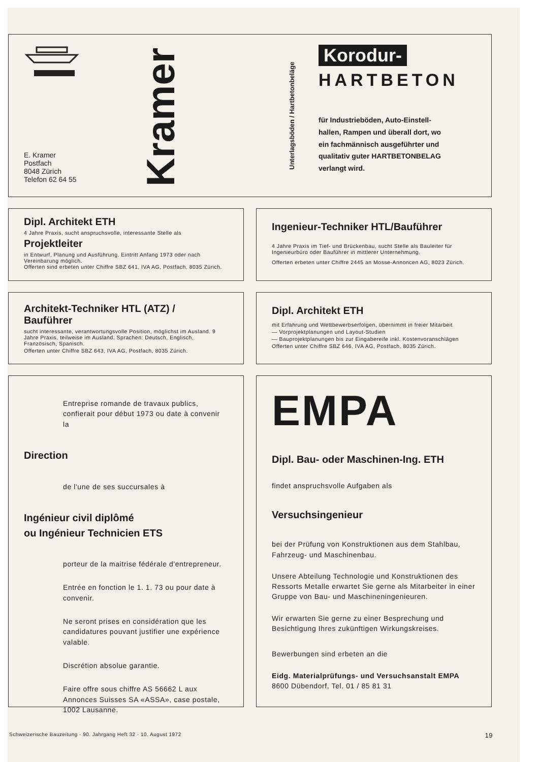E. Kramer
Postfach
8048 Zürich
Telefon 62 64 55
Kramer
Unterlagsböden / Hartbetonbeläge
Korodur-
HARTBETON
für Industrieböden, Auto-Einstell-
hallen, Rampen und überall dort, wo
ein fachmännisch ausgeführter und
qualitativ guter HARTBETONBELAG
verlangt wird.
Dipl. Architekt ETH
4 Jahre Praxis, sucht anspruchsvolle, interessante Stelle als
Projektleiter
in Entwurf, Planung und Ausführung. Eintritt Anfang 1973 oder nach Vereinbarung möglich.
Offerten sind erbeten unter Chiffre SBZ 641, IVA AG, Postfach, 8035 Zürich.
Ingenieur-Techniker HTL/Bauführer
4 Jahre Praxis im Tief- und Brückenbau, sucht Stelle als Bauleiter für Ingenieurbüro oder Bauführer in mittlerer Unternehmung.
Offerten erbeten unter Chiffre 2445 an Mosse-Annoncen AG, 8023 Zürich.
Architekt-Techniker HTL (ATZ) /
Bauführer
sucht interessante, verantwortungsvolle Position, möglichst im Ausland. 9 Jahre Praxis, teilweise im Ausland. Sprachen: Deutsch, Englisch, Französisch, Spanisch.
Offerten unter Chiffre SBZ 643, IVA AG, Postfach, 8035 Zürich.
Dipl. Architekt ETH
mit Erfahrung und Wettbewerbserfolgen, übernimmt in freier Mitarbeit
— Vorprojektplanungen und Layout-Studien
— Bauprojektplanungen bis zur Eingabereife inkl. Kostenvoranschlägen
Offerten unter Chiffre SBZ 646, IVA AG, Postfach, 8035 Zürich.
Entreprise romande de travaux publics, confierait pour début 1973 ou date à convenir la
Direction
de l'une de ses succursales à
Ingénieur civil diplômé
ou Ingénieur Technicien ETS
porteur de la maitrise fédérale d'entrepreneur.
Entrée en fonction le 1. 1. 73 ou pour date à convenir.
Ne seront prises en considération que les candidatures pouvant justifier une expérience valable.
Discrétion absolue garantie.
Faire offre sous chiffre AS 56662 L aux Annonces Suisses SA «ASSA», case postale, 1002 Lausanne.
EMPA
Dipl. Bau- oder Maschinen-Ing. ETH
findet anspruchsvolle Aufgaben als
Versuchsingenieur
bei der Prüfung von Konstruktionen aus dem Stahlbau, Fahrzeug- und Maschinenbau.
Unsere Abteilung Technologie und Konstruktionen des Ressorts Metalle erwartet Sie gerne als Mitarbeiter in einer Gruppe von Bau- und Maschineningenieuren.
Wir erwarten Sie gerne zu einer Besprechung und Besichtigung Ihres zukünftigen Wirkungskreises.
Bewerbungen sind erbeten an die
Eidg. Materialprüfungs- und Versuchsanstalt EMPA
8600 Dübendorf, Tel. 01 / 85 81 31
Schweizerische Bauzeitung · 90. Jahrgang Heft 32 · 10. August 1972 19